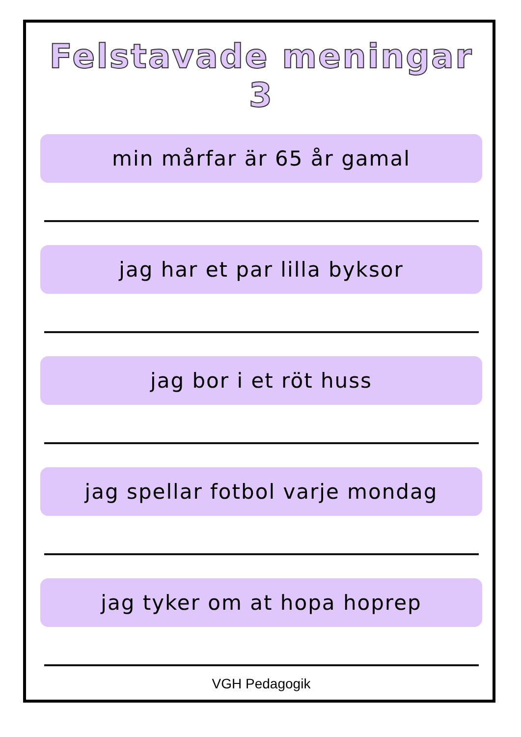Felstavade meningar 3
min mårfar är 65 år gamal
jag har et par lilla byksor
jag bor i et röt huss
jag spellar fotbol varje mondag
jag tyker om at hopa hoprep
VGH Pedagogik